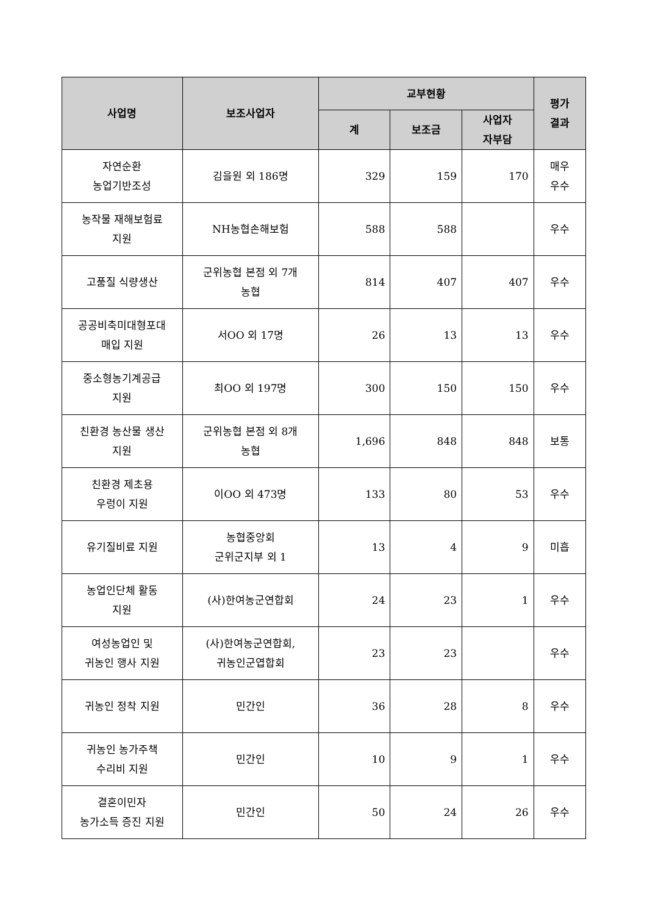| 사업명 | 보조사업자 | 교부현황 | | | 평가 결과 |
| --- | --- | --- | --- | --- | --- |
| | | 계 | 보조금 | 사업자 자부담 | |
| 자연순환 농업기반조성 | 김을원 외 186명 | 329 | 159 | 170 | 매우 우수 |
| 농작물 재해보험료 지원 | NH농협손해보험 | 588 | 588 | | 우수 |
| 고품질 식량생산 | 군위농협 본점 외 7개 농협 | 814 | 407 | 407 | 우수 |
| 공공비축미대형포대 매입 지원 | 서OO 외 17명 | 26 | 13 | 13 | 우수 |
| 중소형농기계공급 지원 | 최OO 외 197명 | 300 | 150 | 150 | 우수 |
| 친환경 농산물 생산 지원 | 군위농협 본점 외 8개 농협 | 1,696 | 848 | 848 | 보통 |
| 친환경 제초용 우렁이 지원 | 이OO 외 473명 | 133 | 80 | 53 | 우수 |
| 유기질비료 지원 | 농협중앙회 군위군지부 외 1 | 13 | 4 | 9 | 미흡 |
| 농업인단체 활동 지원 | (사)한여농군연합회 | 24 | 23 | 1 | 우수 |
| 여성농업인 및 귀농인 행사 지원 | (사)한여농군연합회, 귀농인군엽합회 | 23 | 23 | | 우수 |
| 귀농인 정착 지원 | 민간인 | 36 | 28 | 8 | 우수 |
| 귀농인 농가주책 수리비 지원 | 민간인 | 10 | 9 | 1 | 우수 |
| 결혼이민자 농가소득 증진 지원 | 민간인 | 50 | 24 | 26 | 우수 |